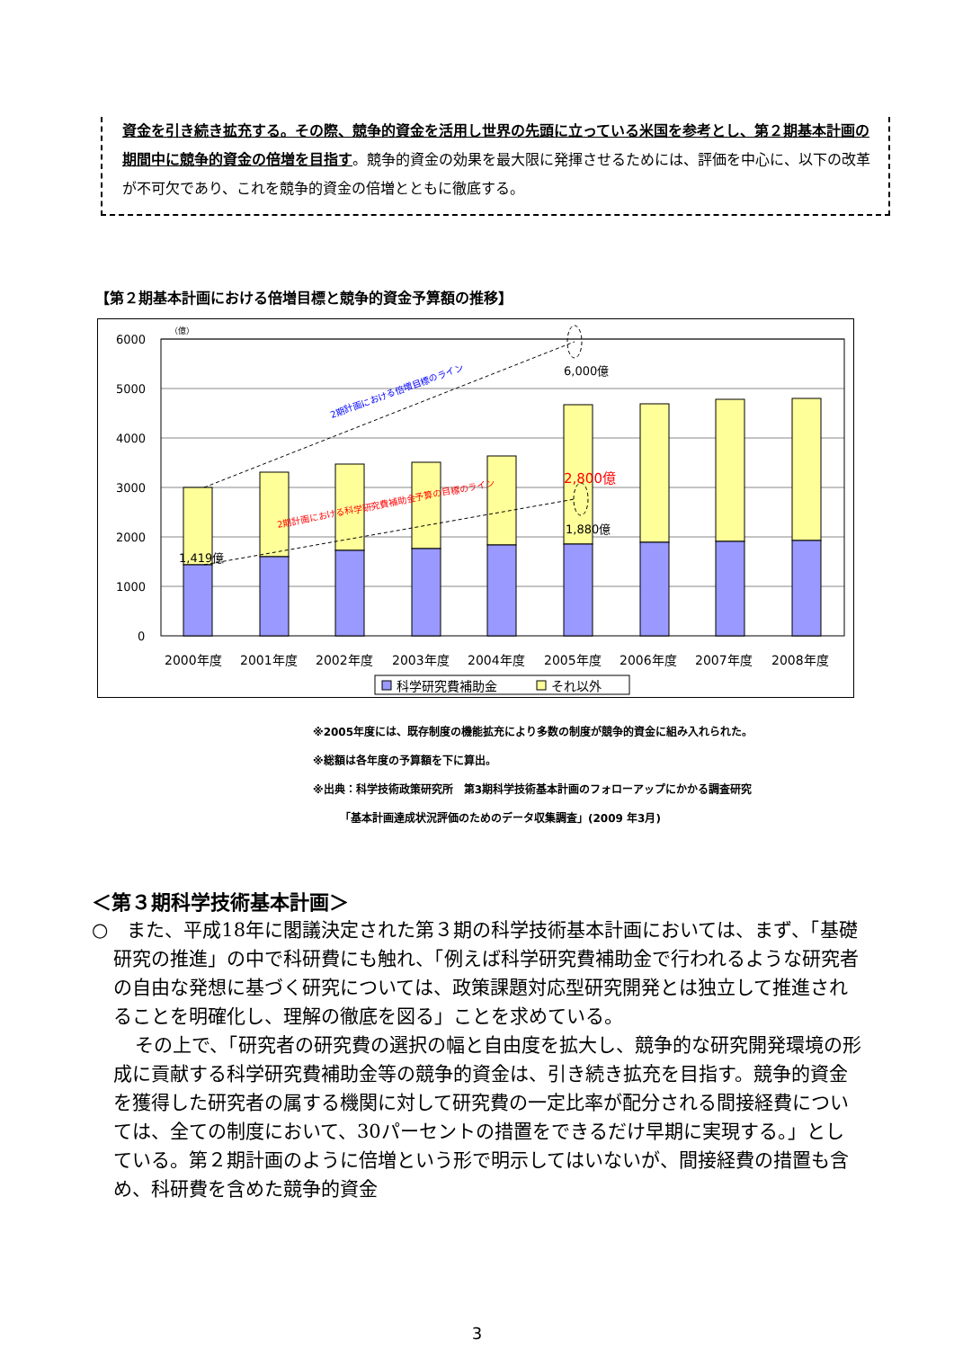資金を引き続き拡充する。その際、競争的資金を活用し世界の先頭に立っている米国を参考とし、第２期基本計画の期間中に競争的資金の倍増を目指す。競争的資金の効果を最大限に発揮させるためには、評価を中心に、以下の改革が不可欠であり、これを競争的資金の倍増とともに徹底する。
【第２期基本計画における倍増目標と競争的資金予算額の推移】
（億）
6000
5000
4000
3000
2000
1000
0
6,000億
2,800億
1,880億
1,419億
2期計画における倍増目標のライン
2期計画における科学研究費補助金予算の目標のライン
2000年度
2001年度
2002年度
2003年度
2004年度
2005年度
2006年度
2007年度
2008年度
科学研究費補助金
それ以外
※2005年度には、既存制度の機能拡充により多数の制度が競争的資金に組み入れられた。
※総額は各年度の予算額を下に算出。
※出典：科学技術政策研究所　第3期科学技術基本計画のフォローアップにかかる調査研究
　　　「基本計画達成状況評価のためのデータ収集調査」(2009 年3月)
＜第３期科学技術基本計画＞
○　また、平成18年に閣議決定された第３期の科学技術基本計画においては、まず、「基礎研究の推進」の中で科研費にも触れ、「例えば科学研究費補助金で行われるような研究者の自由な発想に基づく研究については、政策課題対応型研究開発とは独立して推進されることを明確化し、理解の徹底を図る」ことを求めている。
その上で、「研究者の研究費の選択の幅と自由度を拡大し、競争的な研究開発環境の形成に貢献する科学研究費補助金等の競争的資金は、引き続き拡充を目指す。競争的資金を獲得した研究者の属する機関に対して研究費の一定比率が配分される間接経費については、全ての制度において、30パーセントの措置をできるだけ早期に実現する。」としている。第２期計画のように倍増という形で明示してはいないが、間接経費の措置も含め、科研費を含めた競争的資金
3